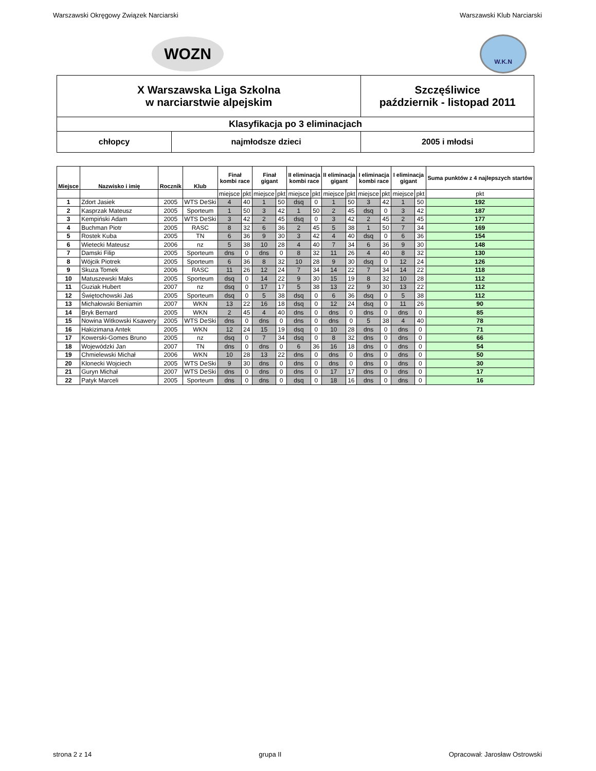Warszawski Okręgowy Związek Narciarski Warszawski Klub Narciarski
WOZN
W.K.N
| X Warszawska Liga Szkolna w narciarstwie alpejskim | | Szczęśliwice październik - listopad 2011 |
| Klasyfikacja po 3 eliminacjach | | |
| chłopcy | najmłodsze dzieci | 2005 i młodsi |
| Miejsce | Nazwisko i imię | Rocznik | Klub | Finał kombi race | | Finał gigant | | II eliminacja kombi race | | II eliminacja gigant | | I eliminacja kombi race | | I eliminacja gigant | | Suma punktów z 4 najlepszych startów |
| --- | --- | --- | --- | --- | --- | --- | --- | --- | --- | --- | --- | --- | --- | --- | --- | --- |
| | | | | miejsce | pkt | miejsce | pkt | miejsce | pkt | miejsce | pkt | miejsce | pkt | miejsce | pkt | pkt |
| 1 | Zdort Jasiek | 2005 | WTS DeSki | 4 | 40 | 1 | 50 | dsq | 0 | 1 | 50 | 3 | 42 | 1 | 50 | 192 |
| 2 | Kasprzak Mateusz | 2005 | Sporteum | 1 | 50 | 3 | 42 | 1 | 50 | 2 | 45 | dsq | 0 | 3 | 42 | 187 |
| 3 | Kempiński Adam | 2005 | WTS DeSki | 3 | 42 | 2 | 45 | dsq | 0 | 3 | 42 | 2 | 45 | 2 | 45 | 177 |
| 4 | Buchman Piotr | 2005 | RASC | 8 | 32 | 6 | 36 | 2 | 45 | 5 | 38 | 1 | 50 | 7 | 34 | 169 |
| 5 | Rostek Kuba | 2005 | TN | 6 | 36 | 9 | 30 | 3 | 42 | 4 | 40 | dsq | 0 | 6 | 36 | 154 |
| 6 | Wietecki Mateusz | 2006 | nz | 5 | 38 | 10 | 28 | 4 | 40 | 7 | 34 | 6 | 36 | 9 | 30 | 148 |
| 7 | Damski Filip | 2005 | Sporteum | dns | 0 | dns | 0 | 8 | 32 | 11 | 26 | 4 | 40 | 8 | 32 | 130 |
| 8 | Wójcik Piotrek | 2005 | Sporteum | 6 | 36 | 8 | 32 | 10 | 28 | 9 | 30 | dsq | 0 | 12 | 24 | 126 |
| 9 | Skuza Tomek | 2006 | RASC | 11 | 26 | 12 | 24 | 7 | 34 | 14 | 22 | 7 | 34 | 14 | 22 | 118 |
| 10 | Matuszewski Maks | 2005 | Sporteum | dsq | 0 | 14 | 22 | 9 | 30 | 15 | 19 | 8 | 32 | 10 | 28 | 112 |
| 11 | Guziak Hubert | 2007 | nz | dsq | 0 | 17 | 17 | 5 | 38 | 13 | 22 | 9 | 30 | 13 | 22 | 112 |
| 12 | Świętochowski Jaś | 2005 | Sporteum | dsq | 0 | 5 | 38 | dsq | 0 | 6 | 36 | dsq | 0 | 5 | 38 | 112 |
| 13 | Michałowski Beniamin | 2007 | WKN | 13 | 22 | 16 | 18 | dsq | 0 | 12 | 24 | dsq | 0 | 11 | 26 | 90 |
| 14 | Bryk Bernard | 2005 | WKN | 2 | 45 | 4 | 40 | dns | 0 | dns | 0 | dns | 0 | dns | 0 | 85 |
| 15 | Nowina Witkowski Ksawery | 2005 | WTS DeSki | dns | 0 | dns | 0 | dns | 0 | dns | 0 | 5 | 38 | 4 | 40 | 78 |
| 16 | Hakizimana Antek | 2005 | WKN | 12 | 24 | 15 | 19 | dsq | 0 | 10 | 28 | dns | 0 | dns | 0 | 71 |
| 17 | Kowerski-Gomes Bruno | 2005 | nz | dsq | 0 | 7 | 34 | dsq | 0 | 8 | 32 | dns | 0 | dns | 0 | 66 |
| 18 | Wojewódzki Jan | 2007 | TN | dns | 0 | dns | 0 | 6 | 36 | 16 | 18 | dns | 0 | dns | 0 | 54 |
| 19 | Chmielewski Michał | 2006 | WKN | 10 | 28 | 13 | 22 | dns | 0 | dns | 0 | dns | 0 | dns | 0 | 50 |
| 20 | Klonecki Wojciech | 2005 | WTS DeSki | 9 | 30 | dns | 0 | dns | 0 | dns | 0 | dns | 0 | dns | 0 | 30 |
| 21 | Guryn Michał | 2007 | WTS DeSki | dns | 0 | dns | 0 | dns | 0 | 17 | 17 | dns | 0 | dns | 0 | 17 |
| 22 | Patyk Marceli | 2005 | Sporteum | dns | 0 | dns | 0 | dsq | 0 | 18 | 16 | dns | 0 | dns | 0 | 16 |
strona 2 z 14 grupa II Opracował: Jarosław Ostrowski